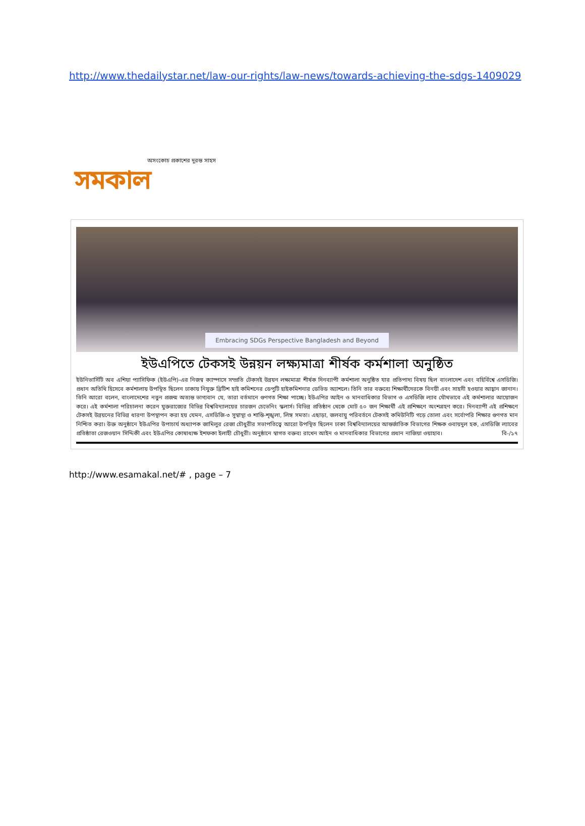http://www.thedailystar.net/law-our-rights/law-news/towards-achieving-the-sdgs-1409029
অসংকোচ প্রকাশের দুরন্ত সাহস
সমকাল
Embracing SDGs Perspective Bangladesh and Beyond
ইউএপিতে টেকসই উন্নয়ন লক্ষ্যমাত্রা শীর্ষক কর্মশালা অনুষ্ঠিত
ইউনিভার্সিটি অব এশিয়া প্যাসিফিক (ইউএপি)-এর নিজস্ব ক্যাম্পাসে সম্প্রতি টেকসই উন্নয়ন লক্ষ্যমাত্রা শীর্ষক দিনব্যাপী কর্মশালা অনুষ্ঠিত যার প্রতিপাদ্য বিষয় ছিল বাংলাদেশ এবং বহির্বিশ্বে এসডিজি। প্রধান অতিথি হিসেবে কর্মশালায় উপস্থিত ছিলেন ঢাকায় নিযুক্ত ব্রিটিশ হাই কমিশনের ডেপুটি হাইকমিশনার ডেভিড অ্যাশলে। তিনি তার বক্তব্যে শিক্ষার্থীদেরকে বিনয়ী এবং সাহসী হওয়ার আহ্বান জানান। তিনি আরো বলেন, বাংলাদেশের নতুন প্রজন্ম অত্যন্ত ভাগ্যবান যে, তারা বর্তমানে গুণগত শিক্ষা পাচ্ছে। ইউএপির আইন ও মানবাধিকার বিভাগ ও এসডিজি ল্যাব যৌথভাবে এই কর্মশালার আয়োজন করে। এই কর্মশালা পরিচালনা করেন যুক্তরাজ্যের বিভিন্ন বিশ্ববিদ্যালয়ের চারজন চেভেনিং স্কলার্স। বিভিন্ন প্রতিষ্ঠান থেকে মোট ৫০ জন শিক্ষার্থী এই প্রশিক্ষণে অংশগ্রহণ করে। দিনব্যাপী এই প্রশিক্ষণে টেকসই উন্নয়নের বিভিন্ন ধারণা উপস্থাপন করা হয় যেমন, এসডিজি-৩ সুস্বাস্থ্য ও শান্তি-শৃঙ্খলা, লিঙ্গ সমতা। এছাড়া, জলবায়ু পরিবর্তনে টেকসই কমিউনিটি গড়ে তোলা এবং সর্বোপরি শিক্ষার গুণগত মান নিশ্চিত করা। উক্ত অনুষ্ঠানে ইউএপির উপাচার্য অধ্যাপক জামিলুর রেজা চৌধুরীর সভাপতিত্বে আরো উপস্থিত ছিলেন ঢাকা বিশ্ববিদ্যালয়ের আন্তর্জাতিক বিভাগের শিক্ষক ওবায়দুল হক, এসডিজি ল্যাবের প্রতিষ্ঠাতা রেজওয়ান সিদ্দিকী এবং ইউএপির কোষাধ্যক্ষ ইশফকা ইলাহী চৌধুরী। অনুষ্ঠানে স্বাগত বক্তব্য রাখেন আইন ও মানবাধিকার বিভাগের প্রধান নাজিয়া ওয়াহাব। বি-/১৭
http://www.esamakal.net/# , page – 7